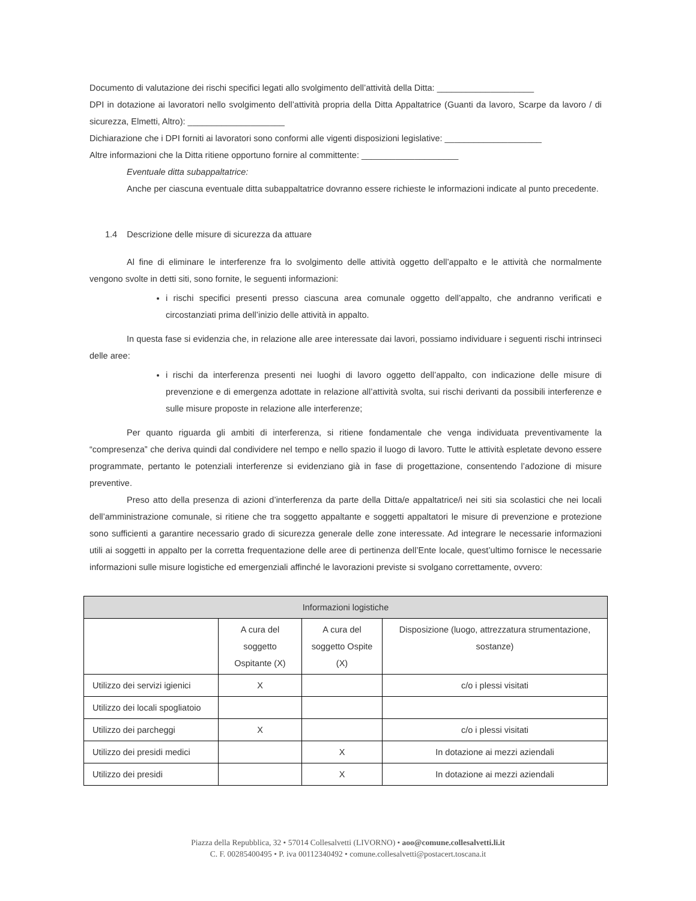Documento di valutazione dei rischi specifici legati allo svolgimento dell’attività della Ditta: ____________________
DPI in dotazione ai lavoratori nello svolgimento dell’attività propria della Ditta Appaltatrice (Guanti da lavoro, Scarpe da lavoro / di sicurezza, Elmetti, Altro): ____________________
Dichiarazione che i DPI forniti ai lavoratori sono conformi alle vigenti disposizioni legislative: ____________________
Altre informazioni che la Ditta ritiene opportuno fornire al committente: ____________________
Eventuale ditta subappaltatrice:
Anche per ciascuna eventuale ditta subappaltatrice dovranno essere richieste le informazioni indicate al punto precedente.
1.4 Descrizione delle misure di sicurezza da attuare
Al fine di eliminare le interferenze fra lo svolgimento delle attività oggetto dell’appalto e le attività che normalmente vengono svolte in detti siti, sono fornite, le seguenti informazioni:
i rischi specifici presenti presso ciascuna area comunale oggetto dell’appalto, che andranno verificati e circostanziati prima dell’inizio delle attività in appalto.
In questa fase si evidenzia che, in relazione alle aree interessate dai lavori, possiamo individuare i seguenti rischi intrinseci delle aree:
i rischi da interferenza presenti nei luoghi di lavoro oggetto dell’appalto, con indicazione delle misure di prevenzione e di emergenza adottate in relazione all’attività svolta, sui rischi derivanti da possibili interferenze e sulle misure proposte in relazione alle interferenze;
Per quanto riguarda gli ambiti di interferenza, si ritiene fondamentale che venga individuata preventivamente la “compresenza” che deriva quindi dal condividere nel tempo e nello spazio il luogo di lavoro. Tutte le attività espletate devono essere programmate, pertanto le potenziali interferenze si evidenziano già in fase di progettazione, consentendo l’adozione di misure preventive.
Preso atto della presenza di azioni d’interferenza da parte della Ditta/e appaltatrice/i nei siti sia scolastici che nei locali dell’amministrazione comunale, si ritiene che tra soggetto appaltante e soggetti appaltatori le misure di prevenzione e protezione sono sufficienti a garantire necessario grado di sicurezza generale delle zone interessate. Ad integrare le necessarie informazioni utili ai soggetti in appalto per la corretta frequentazione delle aree di pertinenza dell’Ente locale, quest’ultimo fornisce le necessarie informazioni sulle misure logistiche ed emergenziali affinché le lavorazioni previste si svolgano correttamente, ovvero:
| Informazioni logistiche | | | |
| --- | --- | --- | --- |
| | A cura del soggetto Ospitante (X) | A cura del soggetto Ospite (X) | Disposizione (luogo, attrezzatura strumentazione, sostanze) |
| Utilizzo dei servizi igienici | X | | c/o i plessi visitati |
| Utilizzo dei locali spogliatoio | | | |
| Utilizzo dei parcheggi | X | | c/o i plessi visitati |
| Utilizzo dei presidi medici | | X | In dotazione ai mezzi aziendali |
| Utilizzo dei presidi | | X | In dotazione ai mezzi aziendali |
Piazza della Repubblica, 32 • 57014 Collesalvetti (LIVORNO) • aoo@comune.collesalvetti.li.it
C. F. 00285400495 • P. iva 00112340492 • comune.collesalvetti@postacert.toscana.it